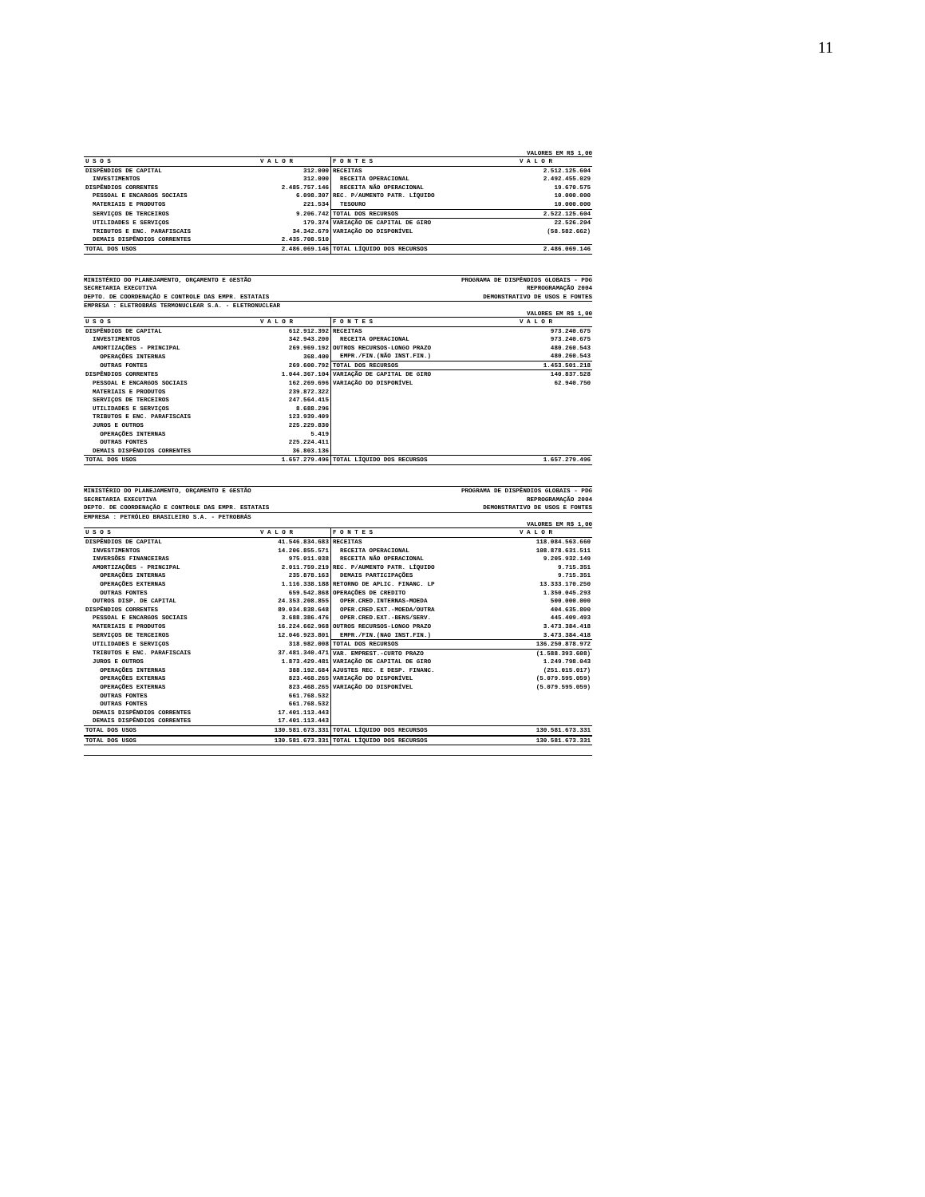11
VALORES EM R$ 1,00
| U S O S | V A L O R | F O N T E S | V A L O R |
| --- | --- | --- | --- |
| DISPÊNDIOS DE CAPITAL | 312.000 | RECEITAS | 2.512.125.604 |
| INVESTIMENTOS | 312.000 | RECEITA OPERACIONAL | 2.492.455.029 |
| DISPÊNDIOS CORRENTES | 2.485.757.146 | RECEITA NÃO OPERACIONAL | 19.670.575 |
| PESSOAL E ENCARGOS SOCIAIS | 6.098.307 | REC. P/AUMENTO PATR. LÍQUIDO | 10.000.000 |
| MATERIAIS E PRODUTOS | 221.534 | TESOURO | 10.000.000 |
| SERVIÇOS DE TERCEIROS | 9.206.742 | TOTAL DOS RECURSOS | 2.522.125.604 |
| UTILIDADES E SERVIÇOS | 179.374 | VARIAÇÃO DE CAPITAL DE GIRO | 22.526.204 |
| TRIBUTOS E ENC. PARAFISCAIS | 34.342.679 | VARIAÇÃO DO DISPONÍVEL | (58.582.662) |
| DEMAIS DISPÊNDIOS CORRENTES | 2.435.708.510 | | |
| TOTAL DOS USOS | 2.486.069.146 | TOTAL LÍQUIDO DOS RECURSOS | 2.486.069.146 |
MINISTÉRIO DO PLANEJAMENTO, ORÇAMENTO E GESTÃO PROGRAMA DE DISPÊNDIOS GLOBAIS - PDG
SECRETARIA EXECUTIVA REPROGRAMAÇÃO 2004
DEPTO. DE COORDENAÇÃO E CONTROLE DAS EMPR. ESTATAIS DEMONSTRATIVO DE USOS E FONTES
EMPRESA : ELETROBRÁS TERMONUCLEAR S.A. - ELETRONUCLEAR
VALORES EM R$ 1,00
| U S O S | V A L O R | F O N T E S | V A L O R |
| --- | --- | --- | --- |
| DISPÊNDIOS DE CAPITAL | 612.912.392 | RECEITAS | 973.240.675 |
| INVESTIMENTOS | 342.943.200 | RECEITA OPERACIONAL | 973.240.675 |
| AMORTIZAÇÕES - PRINCIPAL | 269.969.192 | OUTROS RECURSOS-LONGO PRAZO | 480.260.543 |
| OPERAÇÕES INTERNAS | 368.400 | EMPR./FIN.(NÃO INST.FIN.) | 480.260.543 |
| OUTRAS FONTES | 269.600.792 | TOTAL DOS RECURSOS | 1.453.501.218 |
| DISPÊNDIOS CORRENTES | 1.044.367.104 | VARIAÇÃO DE CAPITAL DE GIRO | 140.837.528 |
| PESSOAL E ENCARGOS SOCIAIS | 162.269.696 | VARIAÇÃO DO DISPONÍVEL | 62.940.750 |
| MATERIAIS E PRODUTOS | 239.872.322 | | |
| SERVIÇOS DE TERCEIROS | 247.564.415 | | |
| UTILIDADES E SERVIÇOS | 8.688.296 | | |
| TRIBUTOS E ENC. PARAFISCAIS | 123.939.409 | | |
| JUROS E OUTROS | 225.229.830 | | |
| OPERAÇÕES INTERNAS | 5.419 | | |
| OUTRAS FONTES | 225.224.411 | | |
| DEMAIS DISPÊNDIOS CORRENTES | 36.803.136 | | |
| TOTAL DOS USOS | 1.657.279.496 | TOTAL LÍQUIDO DOS RECURSOS | 1.657.279.496 |
MINISTÉRIO DO PLANEJAMENTO, ORÇAMENTO E GESTÃO PROGRAMA DE DISPÊNDIOS GLOBAIS - PDG
SECRETARIA EXECUTIVA REPROGRAMAÇÃO 2004
DEPTO. DE COORDENAÇÃO E CONTROLE DAS EMPR. ESTATAIS DEMONSTRATIVO DE USOS E FONTES
EMPRESA : PETRÓLEO BRASILEIRO S.A. - PETROBRÁS
VALORES EM R$ 1,00
| U S O S | V A L O R | F O N T E S | V A L O R |
| --- | --- | --- | --- |
| DISPÊNDIOS DE CAPITAL | 41.546.834.683 | RECEITAS | 118.084.563.660 |
| INVESTIMENTOS | 14.206.855.571 | RECEITA OPERACIONAL | 108.878.631.511 |
| INVERSÕES FINANCEIRAS | 975.011.038 | RECEITA NÃO OPERACIONAL | 9.205.932.149 |
| AMORTIZAÇÕES - PRINCIPAL | 2.011.759.219 | REC. P/AUMENTO PATR. LÍQUIDO | 9.715.351 |
| OPERAÇÕES INTERNAS | 235.878.163 | DEMAIS PARTICIPAÇÕES | 9.715.351 |
| OPERAÇÕES EXTERNAS | 1.116.338.188 | RETORNO DE APLIC. FINANC. LP | 13.333.170.250 |
| OUTRAS FONTES | 659.542.868 | OPERAÇÕES DE CREDITO | 1.350.045.293 |
| OUTROS DISP. DE CAPITAL | 24.353.208.855 | OPER.CRED.INTERNAS-MOEDA | 500.000.000 |
| DISPÊNDIOS CORRENTES | 89.034.838.648 | OPER.CRED.EXT.-MOEDA/OUTRA | 404.635.800 |
| PESSOAL E ENCARGOS SOCIAIS | 3.688.386.476 | OPER.CRED.EXT.-BENS/SERV. | 445.409.493 |
| MATERIAIS E PRODUTOS | 16.224.662.968 | OUTROS RECURSOS-LONGO PRAZO | 3.473.384.418 |
| SERVIÇOS DE TERCEIROS | 12.046.923.801 | EMPR./FIN.(NAO INST.FIN.) | 3.473.384.418 |
| UTILIDADES E SERVIÇOS | 318.982.008 | TOTAL DOS RECURSOS | 136.250.878.972 |
| TRIBUTOS E ENC. PARAFISCAIS | 37.481.340.471 | VAR. EMPREST.-CURTO PRAZO | (1.588.393.608) |
| JUROS E OUTROS | 1.873.429.481 | VARIAÇÃO DE CAPITAL DE GIRO | 1.249.798.043 |
| OPERAÇÕES INTERNAS | 388.192.684 | AJUSTES REC. E DESP. FINANC. | (251.015.017) |
| OPERAÇÕES EXTERNAS | 823.468.265 | VARIAÇÃO DO DISPONÍVEL | (5.079.595.059) |
| OPERAÇÕES EXTERNAS | 823.468.265 | VARIAÇÃO DO DISPONÍVEL | (5.079.595.059) |
| OUTRAS FONTES | 661.768.532 | | |
| OUTRAS FONTES | 661.768.532 | | |
| DEMAIS DISPÊNDIOS CORRENTES | 17.401.113.443 | | |
| DEMAIS DISPÊNDIOS CORRENTES | 17.401.113.443 | | |
| TOTAL DOS USOS | 130.581.673.331 | TOTAL LÍQUIDO DOS RECURSOS | 130.581.673.331 |
| TOTAL DOS USOS | 130.581.673.331 | TOTAL LÍQUIDO DOS RECURSOS | 130.581.673.331 |